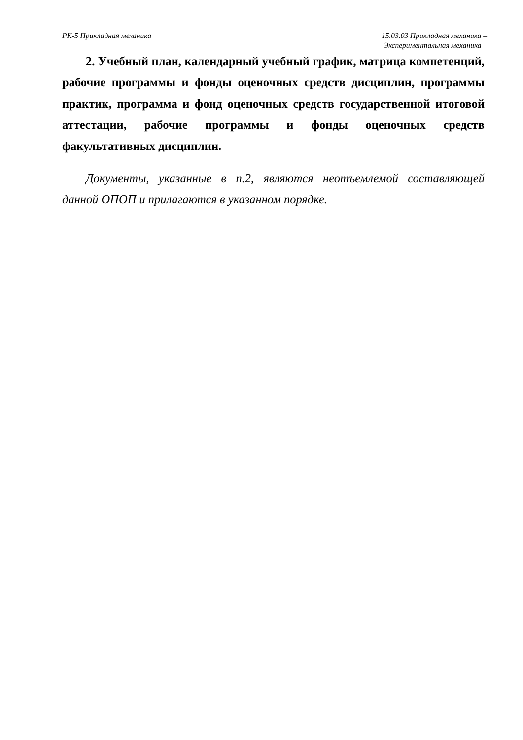РК-5 Прикладная механика 15.03.03 Прикладная механика –
Экспериментальная механика
2. Учебный план, календарный учебный график, матрица компетенций, рабочие программы и фонды оценочных средств дисциплин, программы практик, программа и фонд оценочных средств государственной итоговой аттестации, рабочие программы и фонды оценочных средств факультативных дисциплин.
Документы, указанные в п.2, являются неотъемлемой составляющей данной ОПОП и прилагаются в указанном порядке.